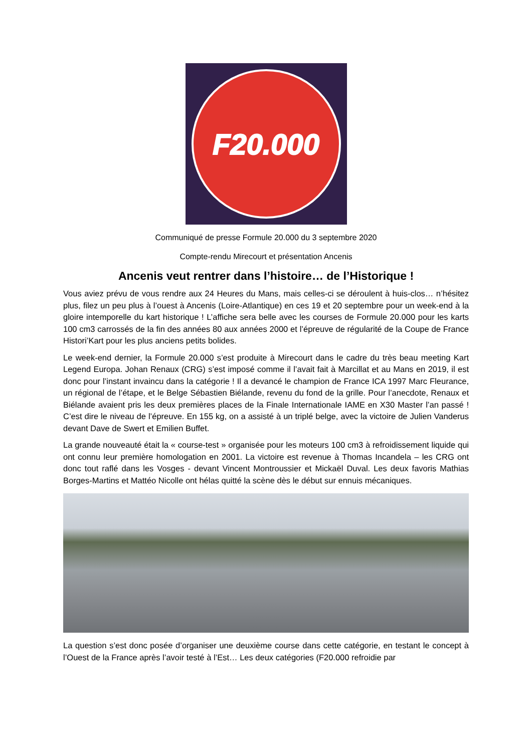F20.000
Communiqué de presse Formule 20.000 du 3 septembre 2020
Compte-rendu Mirecourt et présentation Ancenis
Ancenis veut rentrer dans l’histoire… de l’Historique !
Vous aviez prévu de vous rendre aux 24 Heures du Mans, mais celles-ci se déroulent à huis-clos… n’hésitez plus, filez un peu plus à l’ouest à Ancenis (Loire-Atlantique) en ces 19 et 20 septembre pour un week-end à la gloire intemporelle du kart historique ! L’affiche sera belle avec les courses de Formule 20.000 pour les karts 100 cm3 carrossés de la fin des années 80 aux années 2000 et l’épreuve de régularité de la Coupe de France Histori’Kart pour les plus anciens petits bolides.
Le week-end dernier, la Formule 20.000 s’est produite à Mirecourt dans le cadre du très beau meeting Kart Legend Europa. Johan Renaux (CRG) s’est imposé comme il l’avait fait à Marcillat et au Mans en 2019, il est donc pour l’instant invaincu dans la catégorie ! Il a devancé le champion de France ICA 1997 Marc Fleurance, un régional de l’étape, et le Belge Sébastien Biélande, revenu du fond de la grille. Pour l’anecdote, Renaux et Biélande avaient pris les deux premières places de la Finale Internationale IAME en X30 Master l’an passé ! C’est dire le niveau de l’épreuve. En 155 kg, on a assisté à un triplé belge, avec la victoire de Julien Vanderus devant Dave de Swert et Emilien Buffet.
La grande nouveauté était la « course-test » organisée pour les moteurs 100 cm3 à refroidissement liquide qui ont connu leur première homologation en 2001. La victoire est revenue à Thomas Incandela – les CRG ont donc tout raflé dans les Vosges - devant Vincent Montroussier et Mickaël Duval. Les deux favoris Mathias Borges-Martins et Mattéo Nicolle ont hélas quitté la scène dès le début sur ennuis mécaniques.
La question s’est donc posée d’organiser une deuxième course dans cette catégorie, en testant le concept à l’Ouest de la France après l’avoir testé à l’Est… Les deux catégories (F20.000 refroidie par